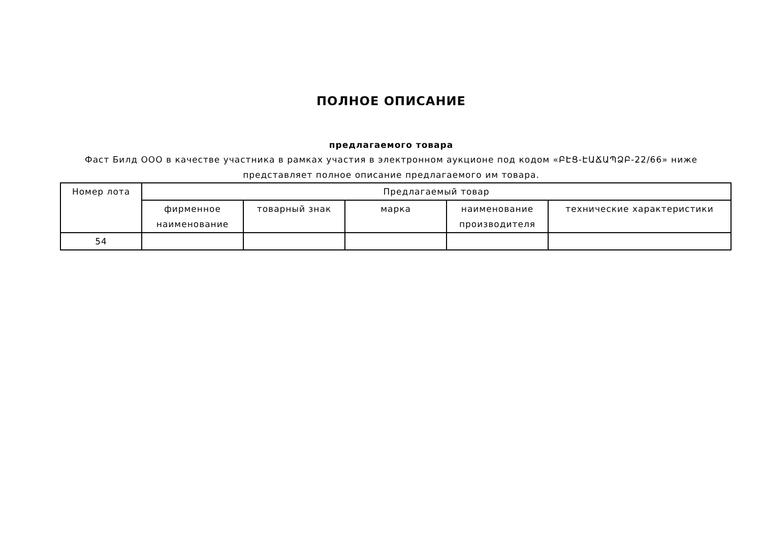ПОЛНОЕ ОПИСАНИЕ
предлагаемого товара
Фаст Билд ООО в качестве участника в рамках участия в электронном аукционе под кодом «ԲԷՑ-ԷԱՃԱՊՁԲ-22/66» ниже представляет полное описание предлагаемого им товара.
| Номер лота | Предлагаемый товар | | | | |
| --- | --- | --- | --- | --- | --- |
| | фирменное наименование | товарный знак | марка | наименование производителя | технические характеристики |
| 54 | | | | | |